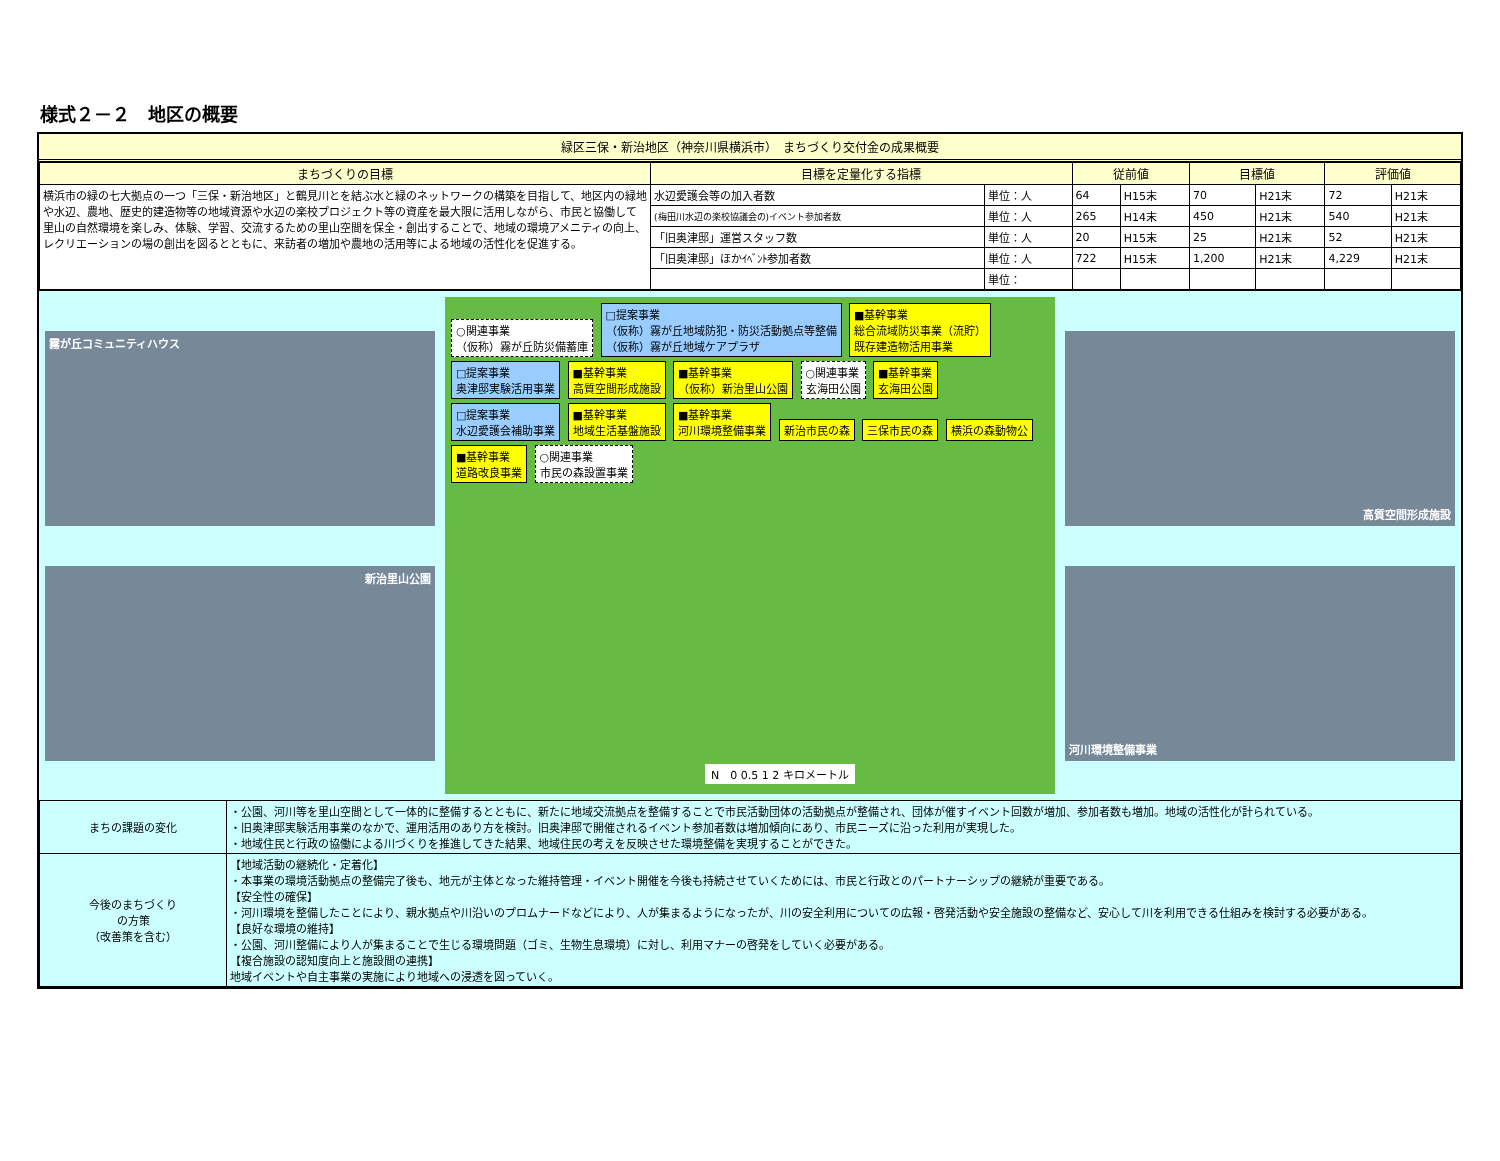様式２－２　地区の概要
緑区三保・新治地区（神奈川県横浜市）　まちづくり交付金の成果概要
| まちづくりの目標 | 目標を定量化する指標 | | 従前値 | | 目標値 | | 評価値 | |
| --- | --- | --- | --- | --- | --- | --- | --- | --- |
| 横浜市の緑の七大拠点の一つ「三保・新治地区」と鶴見川とを結ぶ水と緑のネットワークの構築を目指して、地区内の緑地や水辺、農地、歴史的建造物等の地域資源や水辺の楽校プロジェクト等の資産を最大限に活用しながら、市民と協働して里山の自然環境を楽しみ、体験、学習、交流するための里山空間を保全・創出することで、地域の環境アメニティの向上、レクリエーションの場の創出を図るとともに、来訪者の増加や農地の活用等による地域の活性化を促進する。 | 水辺愛護会等の加入者数 | 単位：人 | 64 | H15末 | 70 | H21末 | 72 | H21末 |
| | (梅田川水辺の楽校協議会の)イベント参加者数 | 単位：人 | 265 | H14末 | 450 | H21末 | 540 | H21末 |
| | 「旧奥津邸」運営スタッフ数 | 単位：人 | 20 | H15末 | 25 | H21末 | 52 | H21末 |
| | 「旧奥津邸」ほかｲﾍﾞﾝﾄ参加者数 | 単位：人 | 722 | H15末 | 1,200 | H21末 | 4,229 | H21末 |
| | | 単位： | | | | | | |
霧が丘コミュニティハウス
新治里山公園
○関連事業
（仮称）霧が丘防災備蓄庫 □提案事業
（仮称）霧が丘地域防犯・防災活動拠点等整備
（仮称）霧が丘地域ケアプラザ ■基幹事業
総合流域防災事業（流貯）
既存建造物活用事業 □提案事業
奥津邸実験活用事業 ■基幹事業
高質空間形成施設 ■基幹事業
（仮称）新治里山公園 ○関連事業
玄海田公園 ■基幹事業
玄海田公園 □提案事業
水辺愛護会補助事業 ■基幹事業
地域生活基盤施設 ■基幹事業
河川環境整備事業 新治市民の森 三保市民の森 横浜の森動物公 ■基幹事業
道路改良事業 ○関連事業
市民の森設置事業
N　0 0.5 1 2 キロメートル
高質空間形成施設
河川環境整備事業
| まちの課題の変化 | ・公園、河川等を里山空間として一体的に整備するとともに、新たに地域交流拠点を整備することで市民活動団体の活動拠点が整備され、団体が催すイベント回数が増加、参加者数も増加。地域の活性化が計られている。 ・旧奥津邸実験活用事業のなかで、運用活用のあり方を検討。旧奥津邸で開催されるイベント参加者数は増加傾向にあり、市民ニーズに沿った利用が実現した。 ・地域住民と行政の協働による川づくりを推進してきた結果、地域住民の考えを反映させた環境整備を実現することができた。 |
| 今後のまちづくり の方策 （改善策を含む） | 【地域活動の継続化・定着化】 ・本事業の環境活動拠点の整備完了後も、地元が主体となった維持管理・イベント開催を今後も持続させていくためには、市民と行政とのパートナーシップの継続が重要である。 【安全性の確保】 ・河川環境を整備したことにより、親水拠点や川沿いのプロムナードなどにより、人が集まるようになったが、川の安全利用についての広報・啓発活動や安全施設の整備など、安心して川を利用できる仕組みを検討する必要がある。 【良好な環境の維持】 ・公園、河川整備により人が集まることで生じる環境問題（ゴミ、生物生息環境）に対し、利用マナーの啓発をしていく必要がある。 【複合施設の認知度向上と施設間の連携】 地域イベントや自主事業の実施により地域への浸透を図っていく。 |